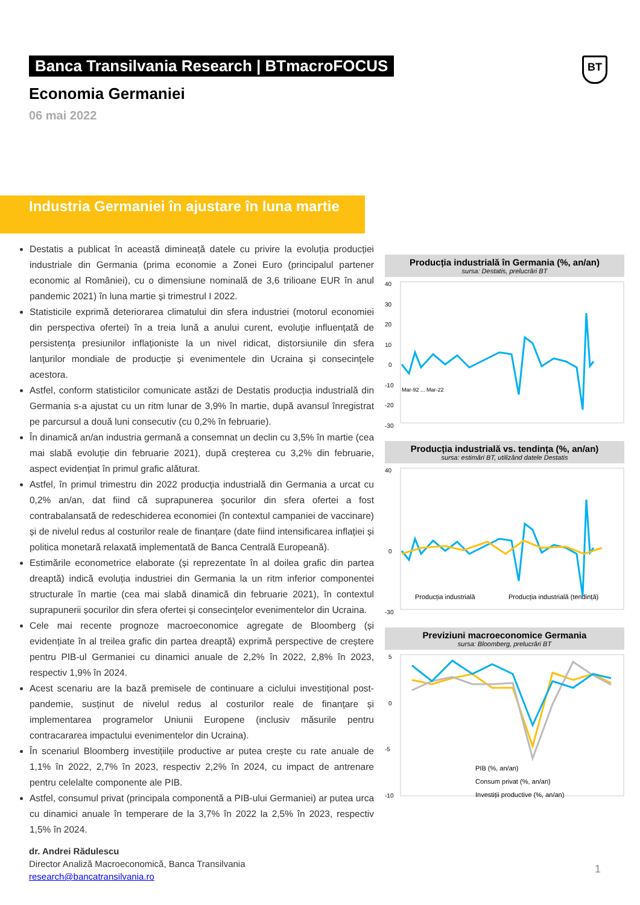Banca Transilvania Research | BTmacroFOCUS
BT
Economia Germaniei
06 mai 2022
Industria Germaniei în ajustare în luna martie
Destatis a publicat în această dimineață datele cu privire la evoluția producției industriale din Germania (prima economie a Zonei Euro (principalul partener economic al României), cu o dimensiune nominală de 3,6 trilioane EUR în anul pandemic 2021) în luna martie și trimestrul I 2022.
Statisticile exprimă deteriorarea climatului din sfera industriei (motorul economiei din perspectiva ofertei) în a treia lună a anului curent, evoluție influențată de persistența presiunilor inflaționiste la un nivel ridicat, distorsiunile din sfera lanțurilor mondiale de producție și evenimentele din Ucraina și consecințele acestora.
Astfel, conform statisticilor comunicate astăzi de Destatis producția industrială din Germania s-a ajustat cu un ritm lunar de 3,9% în martie, după avansul înregistrat pe parcursul a două luni consecutiv (cu 0,2% în februarie).
În dinamică an/an industria germană a consemnat un declin cu 3,5% în martie (cea mai slabă evoluție din februarie 2021), după creșterea cu 3,2% din februarie, aspect evidențiat în primul grafic alăturat.
Astfel, în primul trimestru din 2022 producția industrială din Germania a urcat cu 0,2% an/an, dat fiind că suprapunerea șocurilor din sfera ofertei a fost contrabalansată de redeschiderea economiei (în contextul campaniei de vaccinare) și de nivelul redus al costurilor reale de finanțare (date fiind intensificarea inflației și politica monetară relaxată implementată de Banca Centrală Europeană).
Estimările econometrice elaborate (și reprezentate în al doilea grafic din partea dreaptă) indică evoluția industriei din Germania la un ritm inferior componentei structurale în martie (cea mai slabă dinamică din februarie 2021), în contextul suprapunerii șocurilor din sfera ofertei și consecințelor evenimentelor din Ucraina.
Cele mai recente prognoze macroeconomice agregate de Bloomberg (și evidențiate în al treilea grafic din partea dreaptă) exprimă perspective de creștere pentru PIB-ul Germaniei cu dinamici anuale de 2,2% în 2022, 2,8% în 2023, respectiv 1,9% în 2024.
Acest scenariu are la bază premisele de continuare a ciclului investițional post-pandemie, susținut de nivelul redus al costurilor reale de finanțare și implementarea programelor Uniunii Europene (inclusiv măsurile pentru contracararea impactului evenimentelor din Ucraina).
În scenariul Bloomberg investițiile productive ar putea crește cu rate anuale de 1,1% în 2022, 2,7% în 2023, respectiv 2,2% în 2024, cu impact de antrenare pentru celelalte componente ale PIB.
Astfel, consumul privat (principala componentă a PIB-ului Germaniei) ar putea urca cu dinamici anuale în temperare de la 3,7% în 2022 la 2,5% în 2023, respectiv 1,5% în 2024.
dr. Andrei Rădulescu
Director Analiză Macroeconomică, Banca Transilvania
research@bancatransilvania.ro
Producția industrială în Germania (%, an/an)
sursa: Destatis, prelucrări BT
40
30
20
10
0
-10
-20
-30
Mar-92 ... Mar-22
Producția industrială vs. tendința (%, an/an)
sursa: estimări BT, utilizând datele Destatis
40
0
-30
Producția industrială
Producția industrială (tendință)
Previziuni macroeconomice Germania
sursa: Bloomberg, prelucrări BT
5
0
-5
-10
PIB (%, an/an)
Consum privat (%, an/an)
Investiții productive (%, an/an)
1